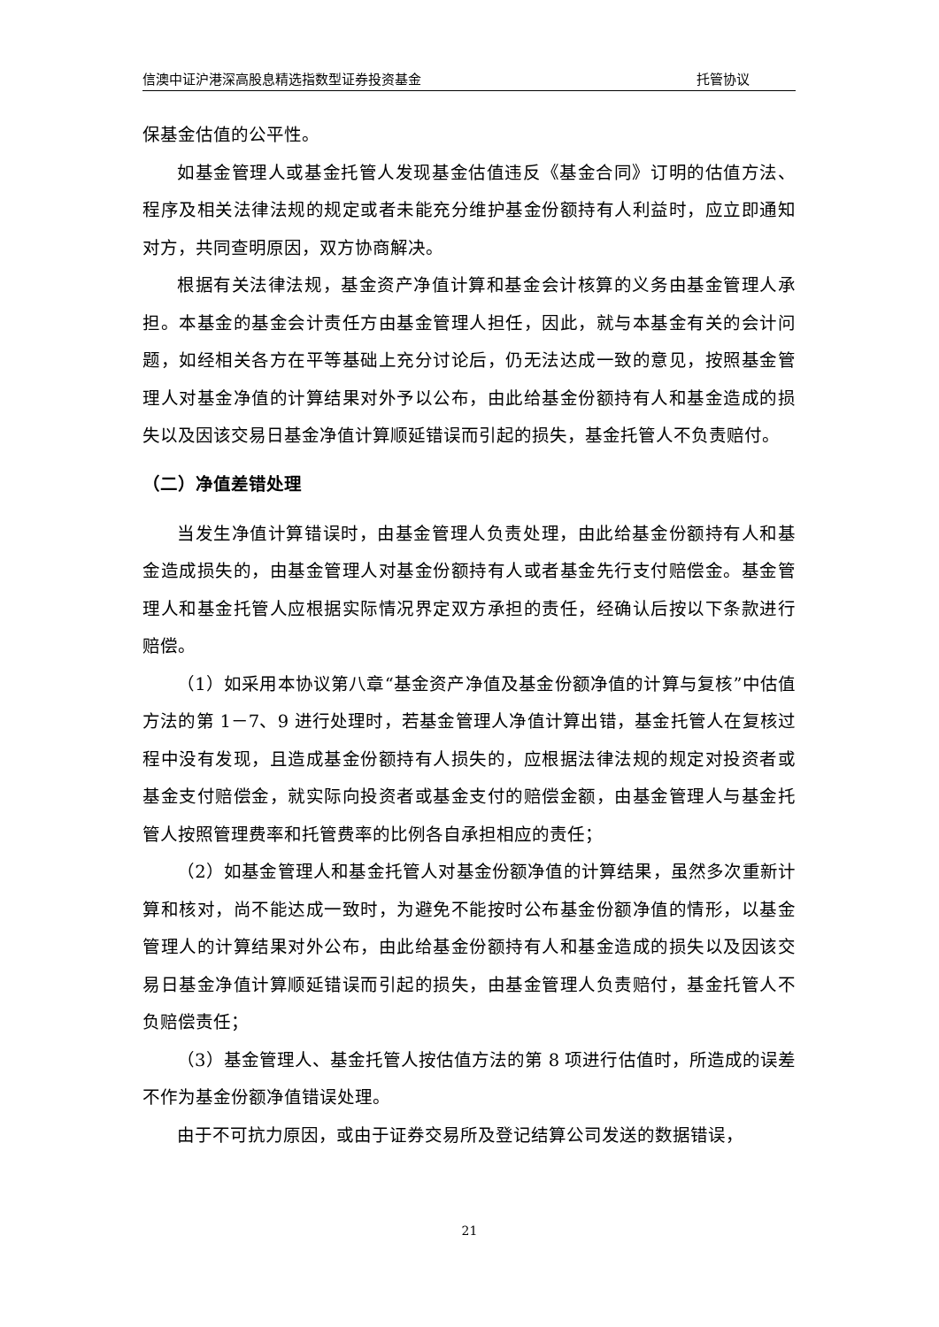信澳中证沪港深高股息精选指数型证券投资基金 托管协议
保基金估值的公平性。
如基金管理人或基金托管人发现基金估值违反《基金合同》订明的估值方法、程序及相关法律法规的规定或者未能充分维护基金份额持有人利益时，应立即通知对方，共同查明原因，双方协商解决。
根据有关法律法规，基金资产净值计算和基金会计核算的义务由基金管理人承担。本基金的基金会计责任方由基金管理人担任，因此，就与本基金有关的会计问题，如经相关各方在平等基础上充分讨论后，仍无法达成一致的意见，按照基金管理人对基金净值的计算结果对外予以公布，由此给基金份额持有人和基金造成的损失以及因该交易日基金净值计算顺延错误而引起的损失，基金托管人不负责赔付。
（二）净值差错处理
当发生净值计算错误时，由基金管理人负责处理，由此给基金份额持有人和基金造成损失的，由基金管理人对基金份额持有人或者基金先行支付赔偿金。基金管理人和基金托管人应根据实际情况界定双方承担的责任，经确认后按以下条款进行赔偿。
（1）如采用本协议第八章“基金资产净值及基金份额净值的计算与复核”中估值方法的第 1－7、9 进行处理时，若基金管理人净值计算出错，基金托管人在复核过程中没有发现，且造成基金份额持有人损失的，应根据法律法规的规定对投资者或基金支付赔偿金，就实际向投资者或基金支付的赔偿金额，由基金管理人与基金托管人按照管理费率和托管费率的比例各自承担相应的责任；
（2）如基金管理人和基金托管人对基金份额净值的计算结果，虽然多次重新计算和核对，尚不能达成一致时，为避免不能按时公布基金份额净值的情形，以基金管理人的计算结果对外公布，由此给基金份额持有人和基金造成的损失以及因该交易日基金净值计算顺延错误而引起的损失，由基金管理人负责赔付，基金托管人不负赔偿责任；
（3）基金管理人、基金托管人按估值方法的第 8 项进行估值时，所造成的误差不作为基金份额净值错误处理。
由于不可抗力原因，或由于证券交易所及登记结算公司发送的数据错误，
21